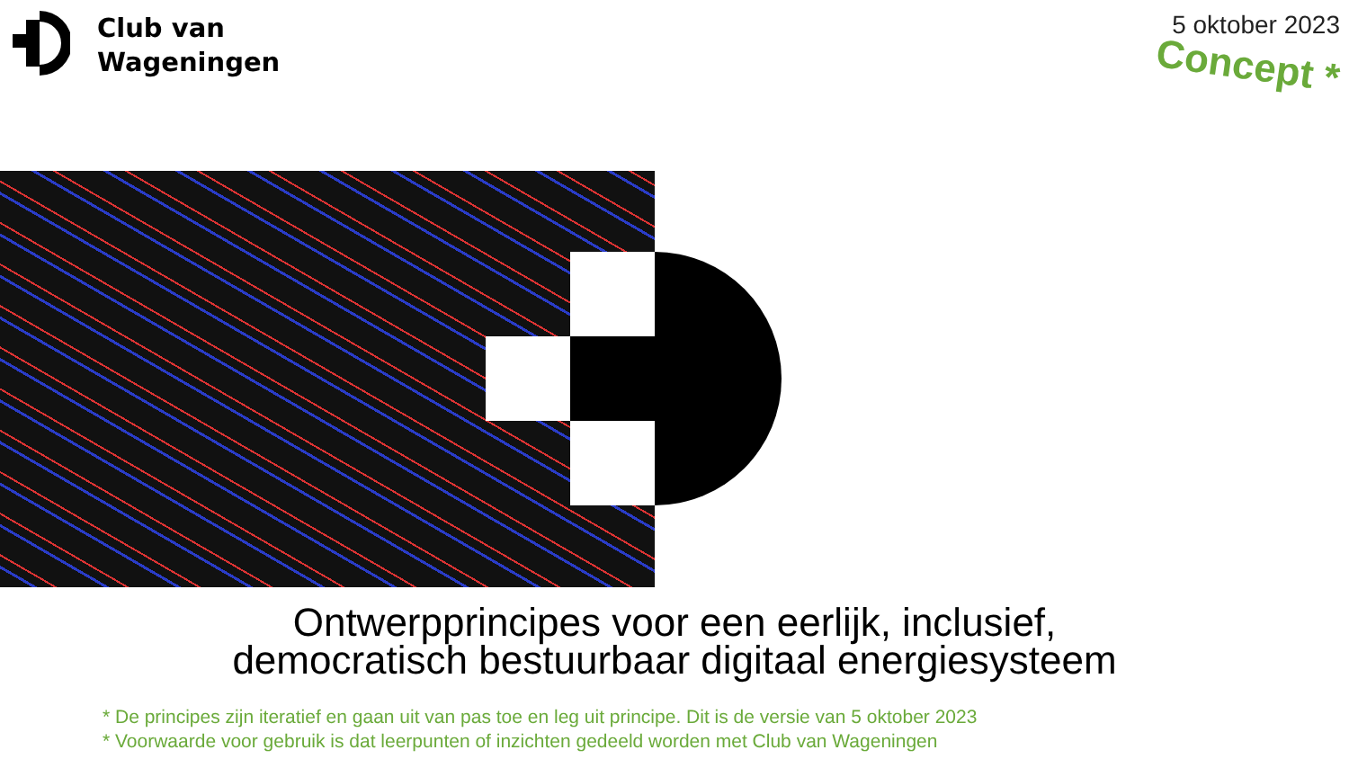Club van
Wageningen
5 oktober 2023
Concept *
Ontwerpprincipes voor een eerlijk, inclusief,
democratisch bestuurbaar digitaal energiesysteem
* De principes zijn iteratief en gaan uit van pas toe en leg uit principe. Dit is de versie van 5 oktober 2023
* Voorwaarde voor gebruik is dat leerpunten of inzichten gedeeld worden met Club van Wageningen